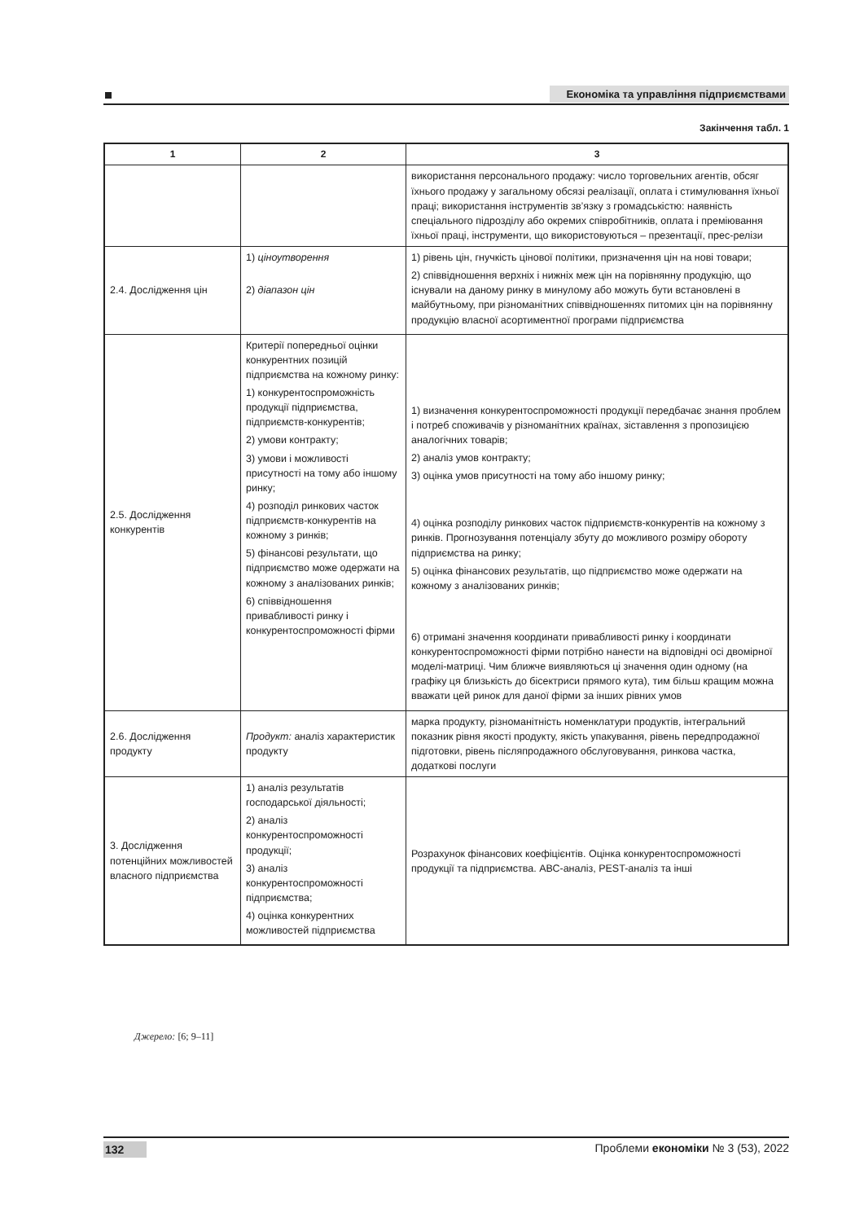Економіка та управління підприємствами
Закінчення табл. 1
| 1 | 2 | 3 |
| --- | --- | --- |
| | | використання персонального продажу: число торговельних агентів, обсяг їхнього продажу у загальному обсязі реалізації, оплата і стимулювання їхньої праці; використання інструментів зв’язку з громадськістю: наявність спеціального підрозділу або окремих співробітників, оплата і преміювання їхньої праці, інструменти, що використовуються – презентації, прес-релізи |
| 2.4. Дослідження цін | 1) ціноутворення 2) діапазон цін | 1) рівень цін, гнучкість цінової політики, призначення цін на нові товари; 2) співвідношення верхніх і нижніх меж цін на порівнянну продукцію, що існували на даному ринку в минулому або можуть бути встановлені в майбутньому, при різноманітних співвідношеннях питомих цін на порівнянну продукцію власної асортиментної програми підприємства |
| 2.5. Дослідження конкурентів | Критерії попередньої оцінки конкурентних позицій підприємства на кожному ринку: 1) конкурентоспроможність продукції підприємства, підприємств-конкурентів; 2) умови контракту; 3) умови і можливості присутності на тому або іншому ринку; 4) розподіл ринкових часток підприємств-конкурентів на кожному з ринків; 5) фінансові результати, що підприємство може одержати на кожному з аналізованих ринків; 6) співвідношення привабливості ринку і конкурентоспроможності фірми | 1) визначення конкурентоспроможності продукції передбачає знання проблем і потреб споживачів у різноманітних країнах, зіставлення з пропозицією аналогічних товарів; 2) аналіз умов контракту; 3) оцінка умов присутності на тому або іншому ринку; 4) оцінка розподілу ринкових часток підприємств-конкурентів на кожному з ринків. Прогнозування потенціалу збуту до можливого розміру обороту підприємства на ринку; 5) оцінка фінансових результатів, що підприємство може одержати на кожному з аналізованих ринків; 6) отримані значення координати привабливості ринку і координати конкурентоспроможності фірми потрібно нанести на відповідні осі двомірної моделі-матриці. Чим ближче виявляються ці значення один одному (на графіку ця близькість до бісектриси прямого кута), тим більш кращим можна вважати цей ринок для даної фірми за інших рівних умов |
| 2.6. Дослідження продукту | Продукт: аналіз характеристик продукту | марка продукту, різноманітність номенклатури продуктів, інтегральний показник рівня якості продукту, якість упакування, рівень передпродажної підготовки, рівень післяпродажного обслуговування, ринкова частка, додаткові послуги |
| 3. Дослідження потенційних можливостей власного підприємства | 1) аналіз результатів господарської діяльності; 2) аналіз конкурентоспроможності продукції; 3) аналіз конкурентоспроможності підприємства; 4) оцінка конкурентних можливостей підприємства | Розрахунок фінансових коефіцієнтів. Оцінка конкурентоспроможності продукції та підприємства. АВС-аналіз, PEST-аналіз та інші |
Джерело: [6; 9–11]
132 Проблеми економіки № 3 (53), 2022